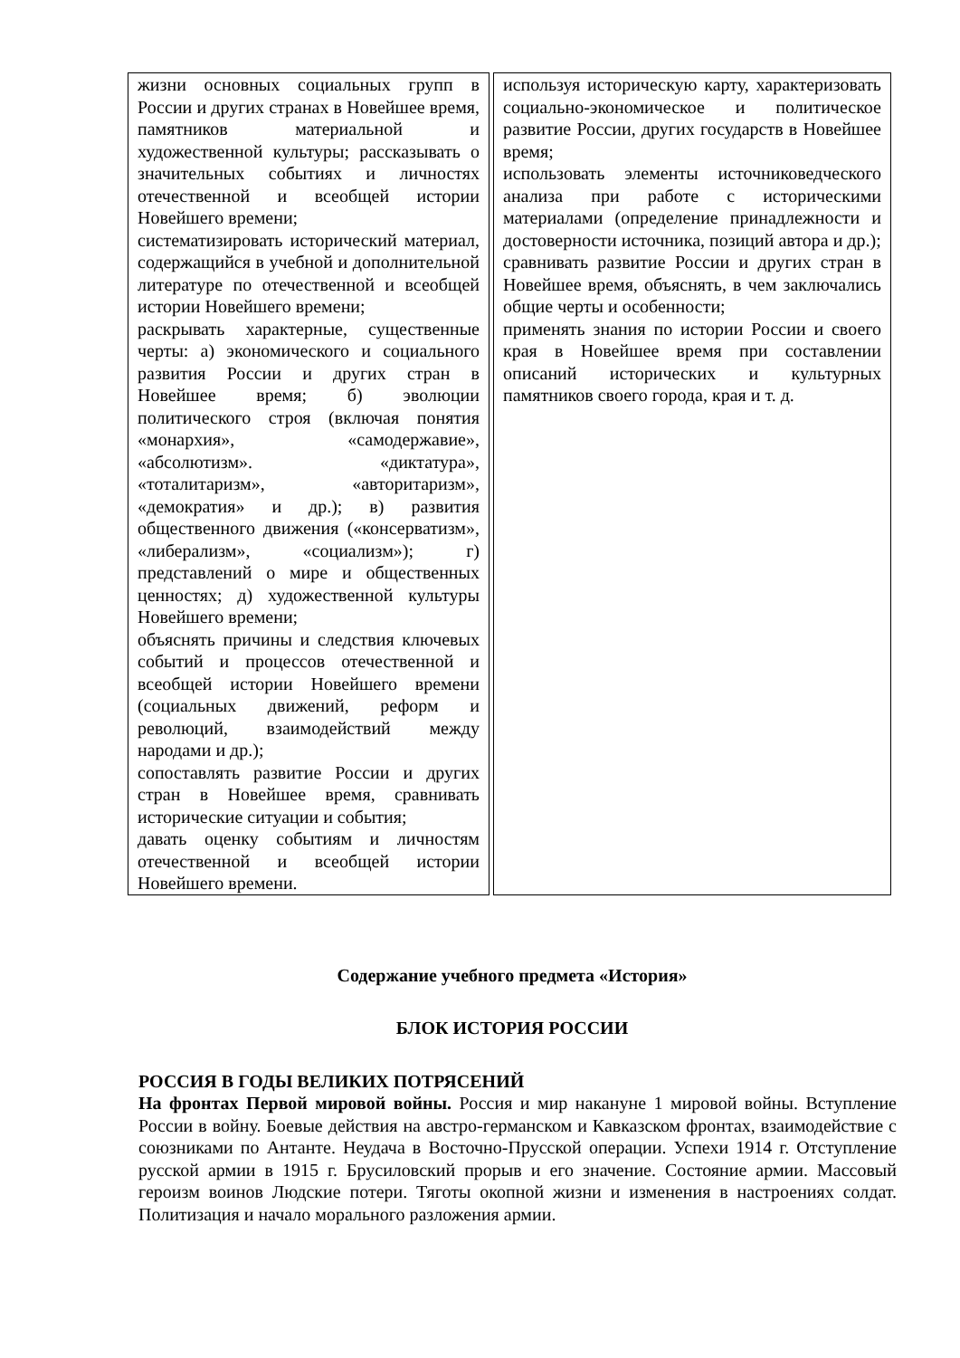| жизни основных социальных групп в России и других странах в Новейшее время, памятников материальной и художественной культуры; рассказывать о значительных событиях и личностях отечественной и всеобщей истории Новейшего времени; систематизировать исторический материал, содержащийся в учебной и дополнительной литературе по отечественной и всеобщей истории Новейшего времени; раскрывать характерные, существенные черты: а) экономического и социального развития России и других стран в Новейшее время; б) эволюции политического строя (включая понятия «монархия», «самодержавие», «абсолютизм». «диктатура», «тоталитаризм», «авторитаризм», «демократия» и др.); в) развития общественного движения («консерватизм», «либерализм», «социализм»); г) представлений о мире и общественных ценностях; д) художественной культуры Новейшего времени; объяснять причины и следствия ключевых событий и процессов отечественной и всеобщей истории Новейшего времени (социальных движений, реформ и революций, взаимодействий между народами и др.); сопоставлять развитие России и других стран в Новейшее время, сравнивать исторические ситуации и события; давать оценку событиям и личностям отечественной и всеобщей истории Новейшего времени. | используя историческую карту, характеризовать социально-экономическое и политическое развитие России, других государств в Новейшее время; использовать элементы источниковедческого анализа при работе с историческими материалами (определение принадлежности и достоверности источника, позиций автора и др.); сравнивать развитие России и других стран в Новейшее время, объяснять, в чем заключались общие черты и особенности; применять знания по истории России и своего края в Новейшее время при составлении описаний исторических и культурных памятников своего города, края и т. д. |
Содержание учебного предмета «История»
БЛОК ИСТОРИЯ РОССИИ
РОССИЯ В ГОДЫ ВЕЛИКИХ ПОТРЯСЕНИЙ
На фронтах Первой мировой войны. Россия и мир накануне 1 мировой войны. Вступление России в войну. Боевые действия на австро-германском и Кавказском фронтах, взаимодействие с союзниками по Антанте. Неудача в Восточно-Прусской операции. Успехи 1914 г. Отступление русской армии в 1915 г. Брусиловский прорыв и его значение. Состояние армии. Массовый героизм воинов Людские потери. Тяготы окопной жизни и изменения в настроениях солдат. Политизация и начало морального разложения армии.